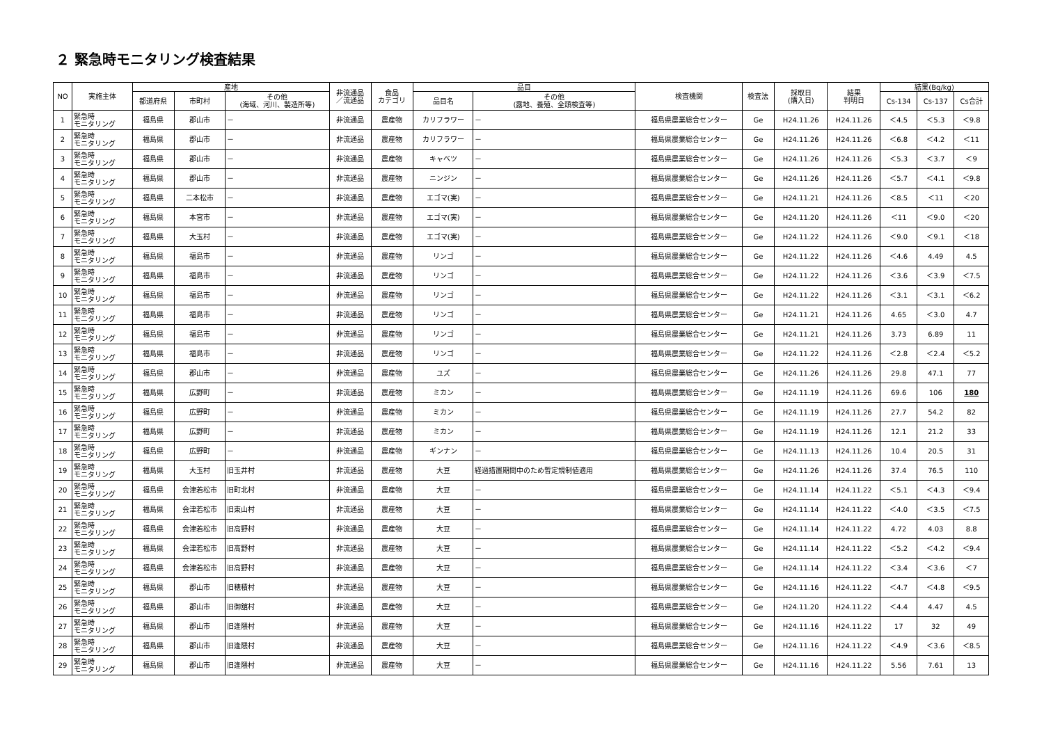２ 緊急時モニタリング検査結果
| NO | 実施主体 | 産地 | | | 非流通品 ／流通品 | 食品 カテゴリ | 品目 | | 検査機関 | 検査法 | 採取日 (購入日) | 結果 判明日 | 結果(Bq/kg) | | |
| --- | --- | --- | --- | --- | --- | --- | --- | --- | --- | --- | --- | --- | --- | --- | --- |
| | | 都道府県 | 市町村 | その他 (海域、河川、製造所等) | | | 品目名 | その他 (露地、養殖、全頭検査等) | | | | | Cs-134 | Cs-137 | Cs合計 |
| 1 | 緊急時 モニタリング | 福島県 | 郡山市 | － | 非流通品 | 農産物 | カリフラワー | － | 福島県農業総合センター | Ge | H24.11.26 | H24.11.26 | ＜4.5 | ＜5.3 | ＜9.8 |
| 2 | 緊急時 モニタリング | 福島県 | 郡山市 | － | 非流通品 | 農産物 | カリフラワー | － | 福島県農業総合センター | Ge | H24.11.26 | H24.11.26 | ＜6.8 | ＜4.2 | ＜11 |
| 3 | 緊急時 モニタリング | 福島県 | 郡山市 | － | 非流通品 | 農産物 | キャベツ | － | 福島県農業総合センター | Ge | H24.11.26 | H24.11.26 | ＜5.3 | ＜3.7 | ＜9 |
| 4 | 緊急時 モニタリング | 福島県 | 郡山市 | － | 非流通品 | 農産物 | ニンジン | － | 福島県農業総合センター | Ge | H24.11.26 | H24.11.26 | ＜5.7 | ＜4.1 | ＜9.8 |
| 5 | 緊急時 モニタリング | 福島県 | 二本松市 | － | 非流通品 | 農産物 | エゴマ(実) | － | 福島県農業総合センター | Ge | H24.11.21 | H24.11.26 | ＜8.5 | ＜11 | ＜20 |
| 6 | 緊急時 モニタリング | 福島県 | 本宮市 | － | 非流通品 | 農産物 | エゴマ(実) | － | 福島県農業総合センター | Ge | H24.11.20 | H24.11.26 | ＜11 | ＜9.0 | ＜20 |
| 7 | 緊急時 モニタリング | 福島県 | 大玉村 | － | 非流通品 | 農産物 | エゴマ(実) | － | 福島県農業総合センター | Ge | H24.11.22 | H24.11.26 | ＜9.0 | ＜9.1 | ＜18 |
| 8 | 緊急時 モニタリング | 福島県 | 福島市 | － | 非流通品 | 農産物 | リンゴ | － | 福島県農業総合センター | Ge | H24.11.22 | H24.11.26 | ＜4.6 | 4.49 | 4.5 |
| 9 | 緊急時 モニタリング | 福島県 | 福島市 | － | 非流通品 | 農産物 | リンゴ | － | 福島県農業総合センター | Ge | H24.11.22 | H24.11.26 | ＜3.6 | ＜3.9 | ＜7.5 |
| 10 | 緊急時 モニタリング | 福島県 | 福島市 | － | 非流通品 | 農産物 | リンゴ | － | 福島県農業総合センター | Ge | H24.11.22 | H24.11.26 | ＜3.1 | ＜3.1 | ＜6.2 |
| 11 | 緊急時 モニタリング | 福島県 | 福島市 | － | 非流通品 | 農産物 | リンゴ | － | 福島県農業総合センター | Ge | H24.11.21 | H24.11.26 | 4.65 | ＜3.0 | 4.7 |
| 12 | 緊急時 モニタリング | 福島県 | 福島市 | － | 非流通品 | 農産物 | リンゴ | － | 福島県農業総合センター | Ge | H24.11.21 | H24.11.26 | 3.73 | 6.89 | 11 |
| 13 | 緊急時 モニタリング | 福島県 | 福島市 | － | 非流通品 | 農産物 | リンゴ | － | 福島県農業総合センター | Ge | H24.11.22 | H24.11.26 | ＜2.8 | ＜2.4 | ＜5.2 |
| 14 | 緊急時 モニタリング | 福島県 | 郡山市 | － | 非流通品 | 農産物 | ユズ | － | 福島県農業総合センター | Ge | H24.11.26 | H24.11.26 | 29.8 | 47.1 | 77 |
| 15 | 緊急時 モニタリング | 福島県 | 広野町 | － | 非流通品 | 農産物 | ミカン | － | 福島県農業総合センター | Ge | H24.11.19 | H24.11.26 | 69.6 | 106 | 180 |
| 16 | 緊急時 モニタリング | 福島県 | 広野町 | － | 非流通品 | 農産物 | ミカン | － | 福島県農業総合センター | Ge | H24.11.19 | H24.11.26 | 27.7 | 54.2 | 82 |
| 17 | 緊急時 モニタリング | 福島県 | 広野町 | － | 非流通品 | 農産物 | ミカン | － | 福島県農業総合センター | Ge | H24.11.19 | H24.11.26 | 12.1 | 21.2 | 33 |
| 18 | 緊急時 モニタリング | 福島県 | 広野町 | － | 非流通品 | 農産物 | ギンナン | － | 福島県農業総合センター | Ge | H24.11.13 | H24.11.26 | 10.4 | 20.5 | 31 |
| 19 | 緊急時 モニタリング | 福島県 | 大玉村 | 旧玉井村 | 非流通品 | 農産物 | 大豆 | 経過措置期間中のため暫定規制値適用 | 福島県農業総合センター | Ge | H24.11.26 | H24.11.26 | 37.4 | 76.5 | 110 |
| 20 | 緊急時 モニタリング | 福島県 | 会津若松市 | 旧町北村 | 非流通品 | 農産物 | 大豆 | － | 福島県農業総合センター | Ge | H24.11.14 | H24.11.22 | ＜5.1 | ＜4.3 | ＜9.4 |
| 21 | 緊急時 モニタリング | 福島県 | 会津若松市 | 旧東山村 | 非流通品 | 農産物 | 大豆 | － | 福島県農業総合センター | Ge | H24.11.14 | H24.11.22 | ＜4.0 | ＜3.5 | ＜7.5 |
| 22 | 緊急時 モニタリング | 福島県 | 会津若松市 | 旧高野村 | 非流通品 | 農産物 | 大豆 | － | 福島県農業総合センター | Ge | H24.11.14 | H24.11.22 | 4.72 | 4.03 | 8.8 |
| 23 | 緊急時 モニタリング | 福島県 | 会津若松市 | 旧高野村 | 非流通品 | 農産物 | 大豆 | － | 福島県農業総合センター | Ge | H24.11.14 | H24.11.22 | ＜5.2 | ＜4.2 | ＜9.4 |
| 24 | 緊急時 モニタリング | 福島県 | 会津若松市 | 旧高野村 | 非流通品 | 農産物 | 大豆 | － | 福島県農業総合センター | Ge | H24.11.14 | H24.11.22 | ＜3.4 | ＜3.6 | ＜7 |
| 25 | 緊急時 モニタリング | 福島県 | 郡山市 | 旧穂積村 | 非流通品 | 農産物 | 大豆 | － | 福島県農業総合センター | Ge | H24.11.16 | H24.11.22 | ＜4.7 | ＜4.8 | ＜9.5 |
| 26 | 緊急時 モニタリング | 福島県 | 郡山市 | 旧御舘村 | 非流通品 | 農産物 | 大豆 | － | 福島県農業総合センター | Ge | H24.11.20 | H24.11.22 | ＜4.4 | 4.47 | 4.5 |
| 27 | 緊急時 モニタリング | 福島県 | 郡山市 | 旧逢隈村 | 非流通品 | 農産物 | 大豆 | － | 福島県農業総合センター | Ge | H24.11.16 | H24.11.22 | 17 | 32 | 49 |
| 28 | 緊急時 モニタリング | 福島県 | 郡山市 | 旧逢隈村 | 非流通品 | 農産物 | 大豆 | － | 福島県農業総合センター | Ge | H24.11.16 | H24.11.22 | ＜4.9 | ＜3.6 | ＜8.5 |
| 29 | 緊急時 モニタリング | 福島県 | 郡山市 | 旧逢隈村 | 非流通品 | 農産物 | 大豆 | － | 福島県農業総合センター | Ge | H24.11.16 | H24.11.22 | 5.56 | 7.61 | 13 |